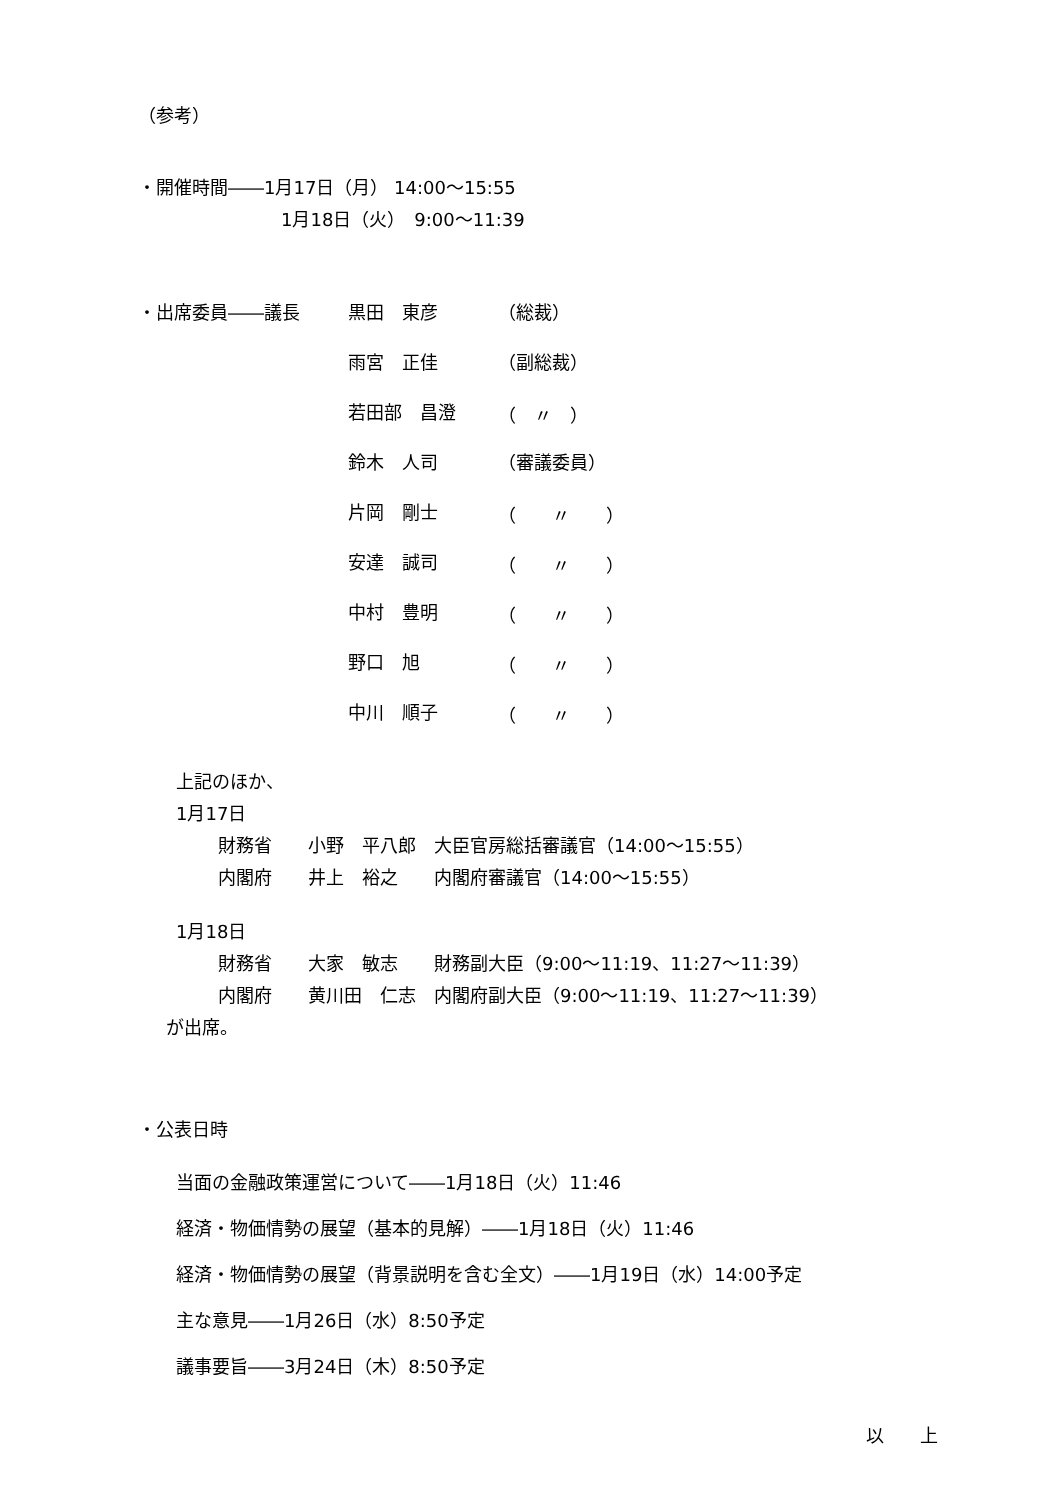（参考）
・開催時間――1月17日（月） 14:00～15:55
1月18日（火）　9:00～11:39
| ・出席委員――議長 | 黒田 東彦 | （総裁） |
| | 雨宮 正佳 | （副総裁） |
| | 若田部 昌澄 | （ 〃 ） |
| | 鈴木 人司 | （審議委員） |
| | 片岡 剛士 | （ 〃 ） |
| | 安達 誠司 | （ 〃 ） |
| | 中村 豊明 | （ 〃 ） |
| | 野口 旭 | （ 〃 ） |
| | 中川 順子 | （ 〃 ） |
上記のほか、
1月17日
財務省　　小野　平八郎　大臣官房総括審議官（14:00～15:55）
内閣府　　井上　裕之　　内閣府審議官（14:00～15:55）
1月18日
財務省　　大家　敏志　　財務副大臣（9:00～11:19、11:27～11:39）
内閣府　　黄川田　仁志　内閣府副大臣（9:00～11:19、11:27～11:39）
が出席。
・公表日時
当面の金融政策運営について――1月18日（火）11:46
経済・物価情勢の展望（基本的見解）――1月18日（火）11:46
経済・物価情勢の展望（背景説明を含む全文）――1月19日（水）14:00予定
主な意見――1月26日（水）8:50予定
議事要旨――3月24日（木）8:50予定
以　　上